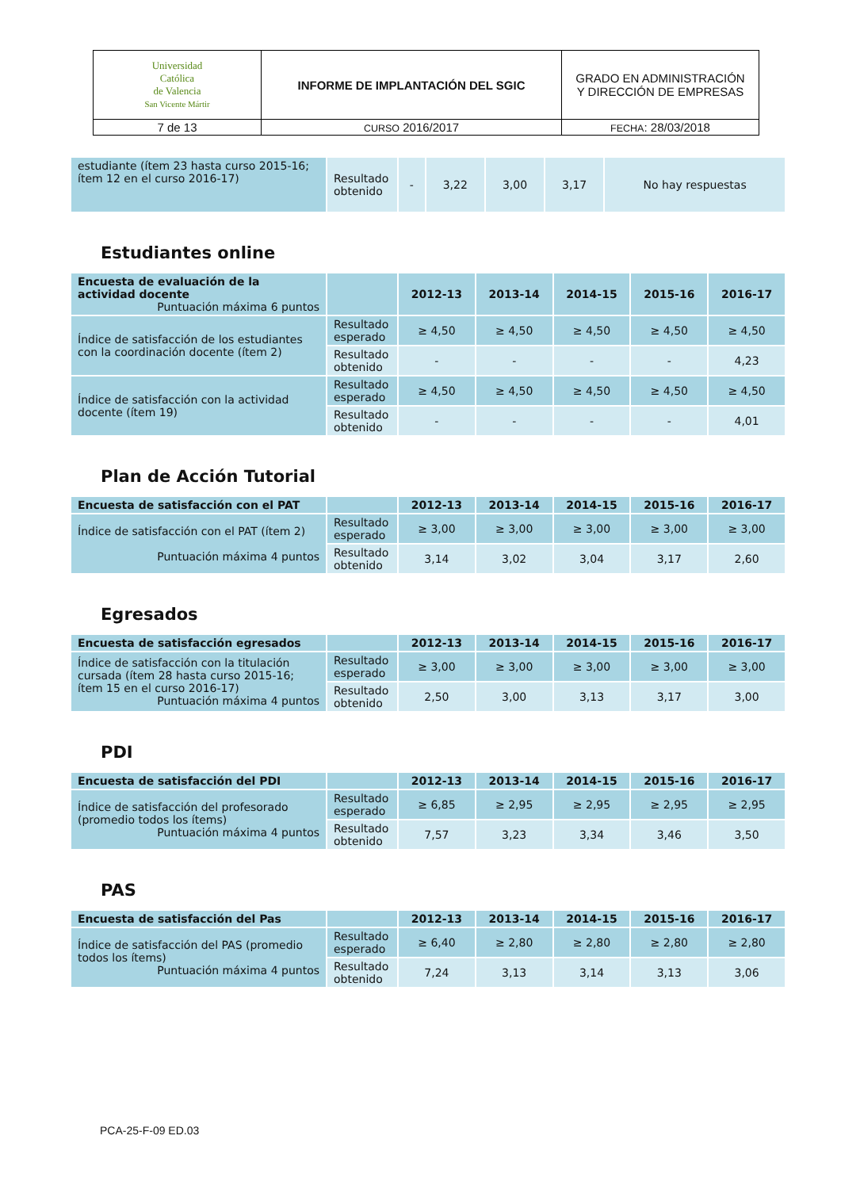| Universidad Católica de Valencia San Vicente Mártir | INFORME DE IMPLANTACIÓN DEL SGIC | GRADO EN ADMINISTRACIÓN Y DIRECCIÓN DE EMPRESAS |
| 7 de 13 | CURSO 2016/2017 | FECHA : 28/03/2018 |
| estudiante (ítem 23 hasta curso 2015-16; ítem 12 en el curso 2016-17) | Resultado obtenido | - | 3,22 | 3,00 | 3,17 | No hay respuestas |
Estudiantes online
| Encuesta de evaluación de la actividad docente Puntuación máxima 6 puntos | | 2012-13 | 2013-14 | 2014-15 | 2015-16 | 2016-17 |
| --- | --- | --- | --- | --- | --- | --- |
| Índice de satisfacción de los estudiantes con la coordinación docente (ítem 2) | Resultado esperado | ≥ 4,50 | ≥ 4,50 | ≥ 4,50 | ≥ 4,50 | ≥ 4,50 |
| | Resultado obtenido | - | - | - | - | 4,23 |
| Índice de satisfacción con la actividad docente (ítem 19) | Resultado esperado | ≥ 4,50 | ≥ 4,50 | ≥ 4,50 | ≥ 4,50 | ≥ 4,50 |
| | Resultado obtenido | - | - | - | - | 4,01 |
Plan de Acción Tutorial
| Encuesta de satisfacción con el PAT | | 2012-13 | 2013-14 | 2014-15 | 2015-16 | 2016-17 |
| --- | --- | --- | --- | --- | --- | --- |
| Índice de satisfacción con el PAT (ítem 2) Puntuación máxima 4 puntos | Resultado esperado | ≥ 3,00 | ≥ 3,00 | ≥ 3,00 | ≥ 3,00 | ≥ 3,00 |
| | Resultado obtenido | 3,14 | 3,02 | 3,04 | 3,17 | 2,60 |
Egresados
| Encuesta de satisfacción egresados | | 2012-13 | 2013-14 | 2014-15 | 2015-16 | 2016-17 |
| --- | --- | --- | --- | --- | --- | --- |
| Índice de satisfacción con la titulación cursada (ítem 28 hasta curso 2015-16; ítem 15 en el curso 2016-17) Puntuación máxima 4 puntos | Resultado esperado | ≥ 3,00 | ≥ 3,00 | ≥ 3,00 | ≥ 3,00 | ≥ 3,00 |
| | Resultado obtenido | 2,50 | 3,00 | 3,13 | 3,17 | 3,00 |
PDI
| Encuesta de satisfacción del PDI | | 2012-13 | 2013-14 | 2014-15 | 2015-16 | 2016-17 |
| --- | --- | --- | --- | --- | --- | --- |
| Índice de satisfacción del profesorado (promedio todos los ítems) Puntuación máxima 4 puntos | Resultado esperado | ≥ 6,85 | ≥ 2,95 | ≥ 2,95 | ≥ 2,95 | ≥ 2,95 |
| | Resultado obtenido | 7,57 | 3,23 | 3,34 | 3,46 | 3,50 |
PAS
| Encuesta de satisfacción del Pas | | 2012-13 | 2013-14 | 2014-15 | 2015-16 | 2016-17 |
| --- | --- | --- | --- | --- | --- | --- |
| Índice de satisfacción del PAS (promedio todos los ítems) Puntuación máxima 4 puntos | Resultado esperado | ≥ 6,40 | ≥ 2,80 | ≥ 2,80 | ≥ 2,80 | ≥ 2,80 |
| | Resultado obtenido | 7,24 | 3,13 | 3,14 | 3,13 | 3,06 |
PCA-25-F-09 ED.03